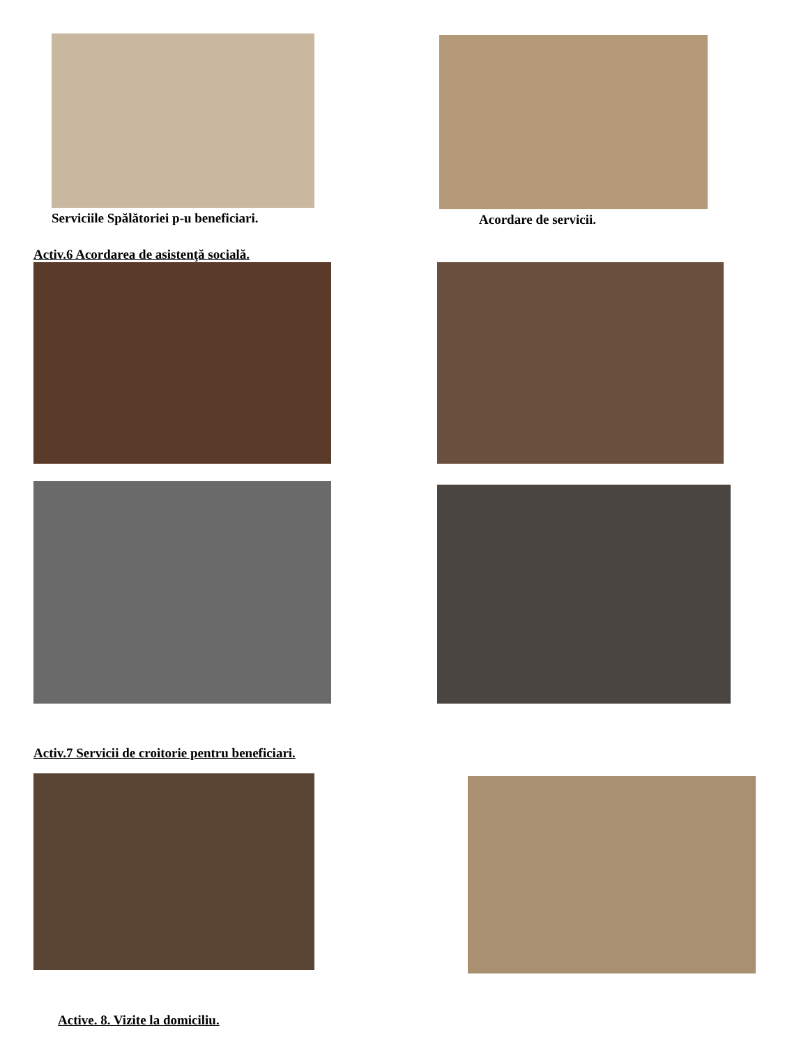Serviciile Spălătoriei p-u beneficiari.
Acordare de servicii.
Activ.6 Acordarea de asistenţă socială.
Activ.7 Servicii de croitorie pentru beneficiari.
Active. 8. Vizite la domiciliu.